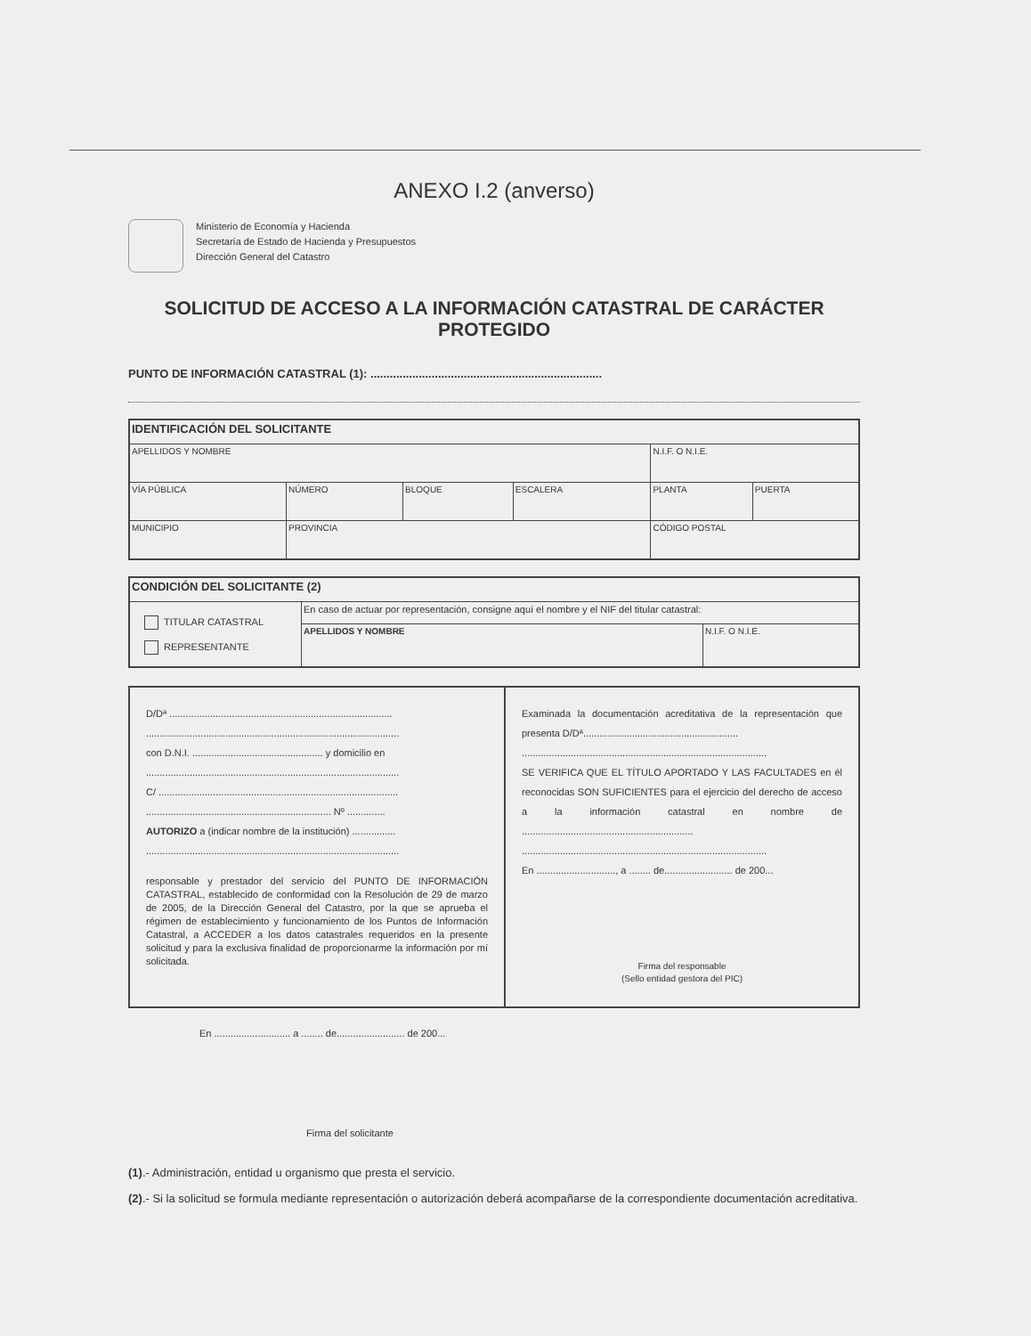ANEXO I.2 (anverso)
Ministerio de Economía y Hacienda
Secretaría de Estado de Hacienda y Presupuestos
Dirección General del Catastro
SOLICITUD DE ACCESO A LA INFORMACIÓN CATASTRAL DE CARÁCTER PROTEGIDO
PUNTO DE INFORMACIÓN CATASTRAL (1): ........................................................................
| IDENTIFICACIÓN DEL SOLICITANTE | | | | | | |
| APELLIDOS Y NOMBRE | | | | | N.I.F. O N.I.E. | |
| VÍA PÚBLICA | | NÚMERO | BLOQUE | ESCALERA | PLANTA | PUERTA |
| MUNICIPIO | PROVINCIA | | | | CÓDIGO POSTAL | |
| CONDICIÓN DEL SOLICITANTE (2) | | |
| TITULAR CATASTRAL REPRESENTANTE | En caso de actuar por representación, consigne aquí el nombre y el NIF del titular catastral: | |
| | APELLIDOS Y NOMBRE | N.I.F. O N.I.E. |
D/Dª ..................................................................................
.............................................................................................
con D.N.I. ................................................ y domicilio en
.............................................................................................
C/ ........................................................................................
.................................................................... Nº ..............
AUTORIZO a (indicar nombre de la institución) ................
.............................................................................................
responsable y prestador del servicio del PUNTO DE INFORMACIÓN CATASTRAL, establecido de conformidad con la Resolución de 29 de marzo de 2005, de la Dirección General del Catastro, por la que se aprueba el régimen de establecimiento y funcionamiento de los Puntos de Información Catastral, a ACCEDER a los datos catastrales requeridos en la presente solicitud y para la exclusiva finalidad de proporcionarme la información por mí solicitada.
Examinada la documentación acreditativa de la representación que presenta D/Dª.........................................................
..........................................................................................
SE VERIFICA QUE EL TÍTULO APORTADO Y LAS FACULTADES en él reconocidas SON SUFICIENTES para el ejercicio del derecho de acceso a la información catastral en nombre de ...............................................................
..........................................................................................
En ............................., a ........ de......................... de 200...
Firma del responsable
(Sello entidad gestora del PIC)
En ............................ a ........ de......................... de 200...
Firma del solicitante
(1).- Administración, entidad u organismo que presta el servicio.
(2).- Si la solicitud se formula mediante representación o autorización deberá acompañarse de la correspondiente documentación acreditativa.